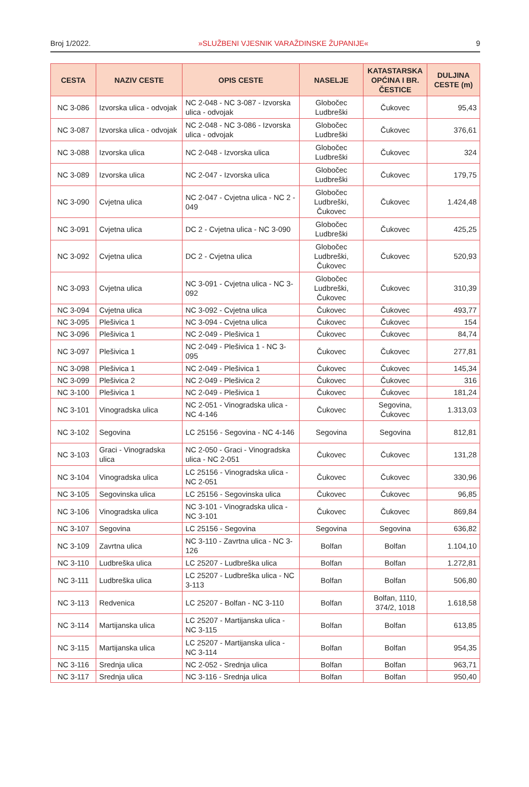Broj 1/2022. »SLUŽBENI VJESNIK VARAŽDINSKE ŽUPANIJE« 9
| CESTA | NAZIV CESTE | OPIS CESTE | NASELJE | KATASTARSKA OPĆINA I BR. ČESTICE | DULJINA CESTE (m) |
| --- | --- | --- | --- | --- | --- |
| NC 3-086 | Izvorska ulica - odvojak | NC 2-048 - NC 3-087 - Izvorska ulica - odvojak | Globočec Ludbreški | Čukovec | 95,43 |
| NC 3-087 | Izvorska ulica - odvojak | NC 2-048 - NC 3-086 - Izvorska ulica - odvojak | Globočec Ludbreški | Čukovec | 376,61 |
| NC 3-088 | Izvorska ulica | NC 2-048 - Izvorska ulica | Globočec Ludbreški | Čukovec | 324 |
| NC 3-089 | Izvorska ulica | NC 2-047 - Izvorska ulica | Globočec Ludbreški | Čukovec | 179,75 |
| NC 3-090 | Cvjetna ulica | NC 2-047 - Cvjetna ulica - NC 2 - 049 | Globočec Ludbreški, Čukovec | Čukovec | 1.424,48 |
| NC 3-091 | Cvjetna ulica | DC 2 - Cvjetna ulica - NC 3-090 | Globočec Ludbreški | Čukovec | 425,25 |
| NC 3-092 | Cvjetna ulica | DC 2 - Cvjetna ulica | Globočec Ludbreški, Čukovec | Čukovec | 520,93 |
| NC 3-093 | Cvjetna ulica | NC 3-091 - Cvjetna ulica - NC 3-092 | Globočec Ludbreški, Čukovec | Čukovec | 310,39 |
| NC 3-094 | Cvjetna ulica | NC 3-092 - Cvjetna ulica | Čukovec | Čukovec | 493,77 |
| NC 3-095 | Plešivica 1 | NC 3-094 - Cvjetna ulica | Čukovec | Čukovec | 154 |
| NC 3-096 | Plešivica 1 | NC 2-049 - Plešivica 1 | Čukovec | Čukovec | 84,74 |
| NC 3-097 | Plešivica 1 | NC 2-049 - Plešivica 1 - NC 3-095 | Čukovec | Čukovec | 277,81 |
| NC 3-098 | Plešivica 1 | NC 2-049 - Plešivica 1 | Čukovec | Čukovec | 145,34 |
| NC 3-099 | Plešivica 2 | NC 2-049 - Plešivica 2 | Čukovec | Čukovec | 316 |
| NC 3-100 | Plešivica 1 | NC 2-049 - Plešivica 1 | Čukovec | Čukovec | 181,24 |
| NC 3-101 | Vinogradska ulica | NC 2-051 - Vinogradska ulica - NC 4-146 | Čukovec | Segovina, Čukovec | 1.313,03 |
| NC 3-102 | Segovina | LC 25156 - Segovina - NC 4-146 | Segovina | Segovina | 812,81 |
| NC 3-103 | Graci - Vinogradska ulica | NC 2-050 - Graci - Vinogradska ulica - NC 2-051 | Čukovec | Čukovec | 131,28 |
| NC 3-104 | Vinogradska ulica | LC 25156 - Vinogradska ulica - NC 2-051 | Čukovec | Čukovec | 330,96 |
| NC 3-105 | Segovinska ulica | LC 25156 - Segovinska ulica | Čukovec | Čukovec | 96,85 |
| NC 3-106 | Vinogradska ulica | NC 3-101 - Vinogradska ulica - NC 3-101 | Čukovec | Čukovec | 869,84 |
| NC 3-107 | Segovina | LC 25156 - Segovina | Segovina | Segovina | 636,82 |
| NC 3-109 | Zavrtna ulica | NC 3-110 - Zavrtna ulica - NC 3-126 | Bolfan | Bolfan | 1.104,10 |
| NC 3-110 | Ludbreška ulica | LC 25207 - Ludbreška ulica | Bolfan | Bolfan | 1.272,81 |
| NC 3-111 | Ludbreška ulica | LC 25207 - Ludbreška ulica - NC 3-113 | Bolfan | Bolfan | 506,80 |
| NC 3-113 | Redvenica | LC 25207 - Bolfan - NC 3-110 | Bolfan | Bolfan, 1110, 374/2, 1018 | 1.618,58 |
| NC 3-114 | Martijanska ulica | LC 25207 - Martijanska ulica - NC 3-115 | Bolfan | Bolfan | 613,85 |
| NC 3-115 | Martijanska ulica | LC 25207 - Martijanska ulica - NC 3-114 | Bolfan | Bolfan | 954,35 |
| NC 3-116 | Srednja ulica | NC 2-052 - Srednja ulica | Bolfan | Bolfan | 963,71 |
| NC 3-117 | Srednja ulica | NC 3-116 - Srednja ulica | Bolfan | Bolfan | 950,40 |